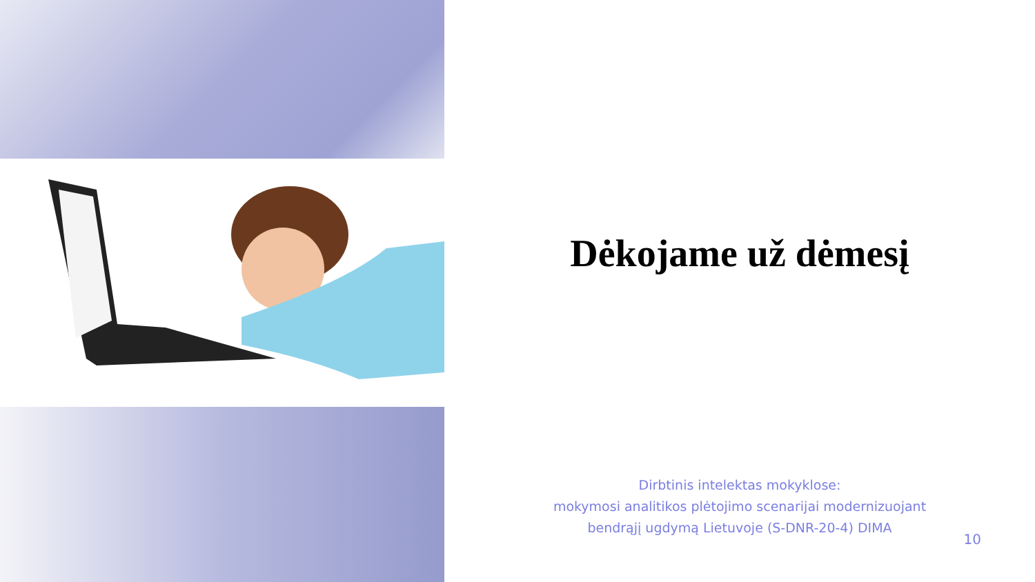Dėkojame už dėmesį
Dirbtinis intelektas mokyklose:
mokymosi analitikos plėtojimo scenarijai modernizuojant
bendrąjį ugdymą Lietuvoje (S-DNR-20-4) DIMA
10